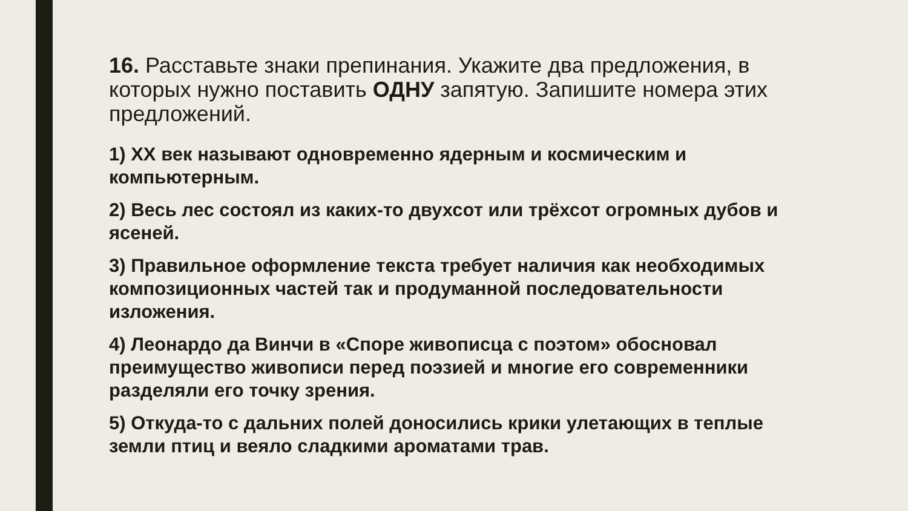16. Расставьте знаки препинания. Укажите два предложения, в которых нужно поставить ОДНУ запятую. Запишите номера этих предложений.
1) XX век называют одновременно ядерным и космическим и компьютерным.
2) Весь лес состоял из каких-то двухсот или трёхсот огромных дубов и ясеней.
3) Правильное оформление текста требует наличия как необходимых композиционных частей так и продуманной последовательности изложения.
4) Леонардо да Винчи в «Споре живописца с поэтом» обосновал преимущество живописи перед поэзией и многие его современники разделяли его точку зрения.
5) Откуда-то с дальних полей доносились крики улетающих в теплые земли птиц и веяло сладкими ароматами трав.